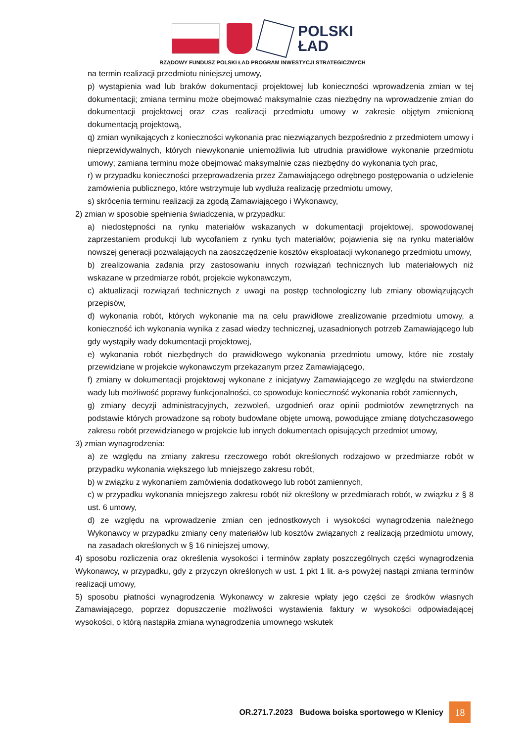POLSKI
ŁAD
RZĄDOWY FUNDUSZ POLSKI ŁAD PROGRAM INWESTYCJI STRATEGICZNYCH
na termin realizacji przedmiotu niniejszej umowy,
p) wystąpienia wad lub braków dokumentacji projektowej lub konieczności wprowadzenia zmian w tej dokumentacji; zmiana terminu może obejmować maksymalnie czas niezbędny na wprowadzenie zmian do dokumentacji projektowej oraz czas realizacji przedmiotu umowy w zakresie objętym zmienioną dokumentacją projektową,
q) zmian wynikających z konieczności wykonania prac niezwiązanych bezpośrednio z przedmiotem umowy i nieprzewidywalnych, których niewykonanie uniemożliwia lub utrudnia prawidłowe wykonanie przedmiotu umowy; zamiana terminu może obejmować maksymalnie czas niezbędny do wykonania tych prac,
r) w przypadku konieczności przeprowadzenia przez Zamawiającego odrębnego postępowania o udzielenie zamówienia publicznego, które wstrzymuje lub wydłuża realizację przedmiotu umowy,
s) skrócenia terminu realizacji za zgodą Zamawiającego i Wykonawcy,
2) zmian w sposobie spełnienia świadczenia, w przypadku:
a) niedostępności na rynku materiałów wskazanych w dokumentacji projektowej, spowodowanej zaprzestaniem produkcji lub wycofaniem z rynku tych materiałów; pojawienia się na rynku materiałów nowszej generacji pozwalających na zaoszczędzenie kosztów eksploatacji wykonanego przedmiotu umowy,
b) zrealizowania zadania przy zastosowaniu innych rozwiązań technicznych lub materiałowych niż wskazane w przedmiarze robót, projekcie wykonawczym,
c) aktualizacji rozwiązań technicznych z uwagi na postęp technologiczny lub zmiany obowiązujących przepisów,
d) wykonania robót, których wykonanie ma na celu prawidłowe zrealizowanie przedmiotu umowy, a konieczność ich wykonania wynika z zasad wiedzy technicznej, uzasadnionych potrzeb Zamawiającego lub gdy wystąpiły wady dokumentacji projektowej,
e) wykonania robót niezbędnych do prawidłowego wykonania przedmiotu umowy, które nie zostały przewidziane w projekcie wykonawczym przekazanym przez Zamawiającego,
f) zmiany w dokumentacji projektowej wykonane z inicjatywy Zamawiającego ze względu na stwierdzone wady lub możliwość poprawy funkcjonalności, co spowoduje konieczność wykonania robót zamiennych,
g) zmiany decyzji administracyjnych, zezwoleń, uzgodnień oraz opinii podmiotów zewnętrznych na podstawie których prowadzone są roboty budowlane objęte umową, powodujące zmianę dotychczasowego zakresu robót przewidzianego w projekcie lub innych dokumentach opisujących przedmiot umowy,
3) zmian wynagrodzenia:
a) ze względu na zmiany zakresu rzeczowego robót określonych rodzajowo w przedmiarze robót w przypadku wykonania większego lub mniejszego zakresu robót,
b) w związku z wykonaniem zamówienia dodatkowego lub robót zamiennych,
c) w przypadku wykonania mniejszego zakresu robót niż określony w przedmiarach robót, w związku z § 8 ust. 6 umowy,
d) ze względu na wprowadzenie zmian cen jednostkowych i wysokości wynagrodzenia należnego Wykonawcy w przypadku zmiany ceny materiałów lub kosztów związanych z realizacją przedmiotu umowy, na zasadach określonych w § 16 niniejszej umowy,
4) sposobu rozliczenia oraz określenia wysokości i terminów zapłaty poszczególnych części wynagrodzenia Wykonawcy, w przypadku, gdy z przyczyn określonych w ust. 1 pkt 1 lit. a-s powyżej nastąpi zmiana terminów realizacji umowy,
5) sposobu płatności wynagrodzenia Wykonawcy w zakresie wpłaty jego części ze środków własnych Zamawiającego, poprzez dopuszczenie możliwości wystawienia faktury w wysokości odpowiadającej wysokości, o którą nastąpiła zmiana wynagrodzenia umownego wskutek
OR.271.7.2023 Budowa boiska sportowego w Klenicy 18